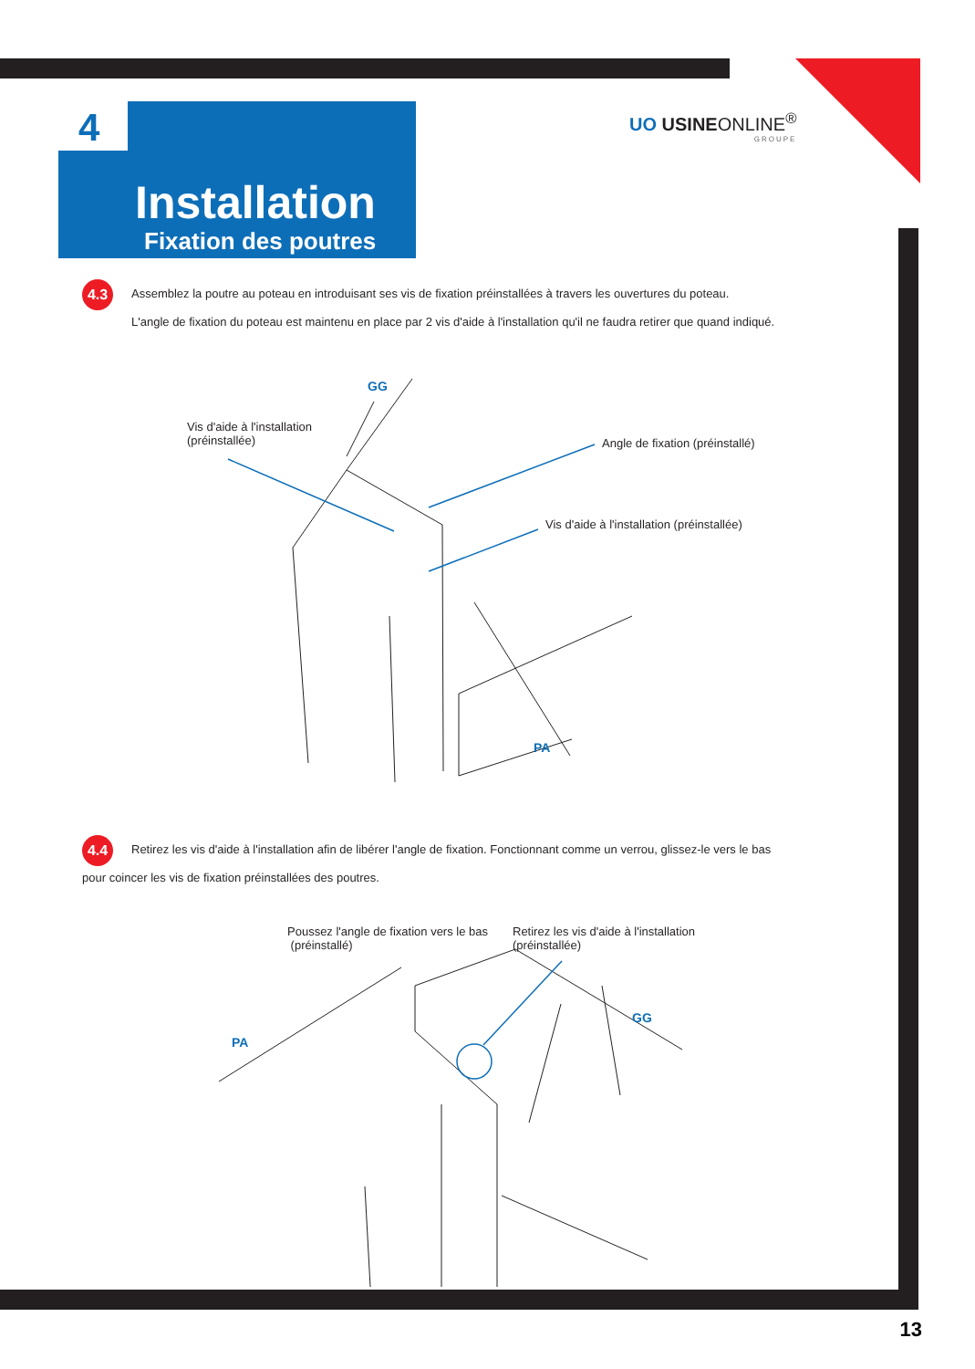4
Installation
Fixation des poutres
UO USINEONLINE<sup>®</sup>
GROUPE
4.3 Assemblez la poutre au poteau en introduisant ses vis de fixation préinstallées à travers les ouvertures du poteau.
L'angle de fixation du poteau est maintenu en place par 2 vis d'aide à l'installation qu'il ne faudra retirer que quand indiqué.
GG
Vis d'aide à l'installation
(préinstallée)
Angle de fixation (préinstallé)
Vis d'aide à l'installation (préinstallée)
PA
4.4 Retirez les vis d'aide à l'installation afin de libérer l'angle de fixation. Fonctionnant comme un verrou, glissez-le vers le bas pour coincer les vis de fixation préinstallées des poutres.
Poussez l'angle de fixation vers le bas
(préinstallé)
Retirez les vis d'aide à l'installation
(préinstallée)
GG
PA
13